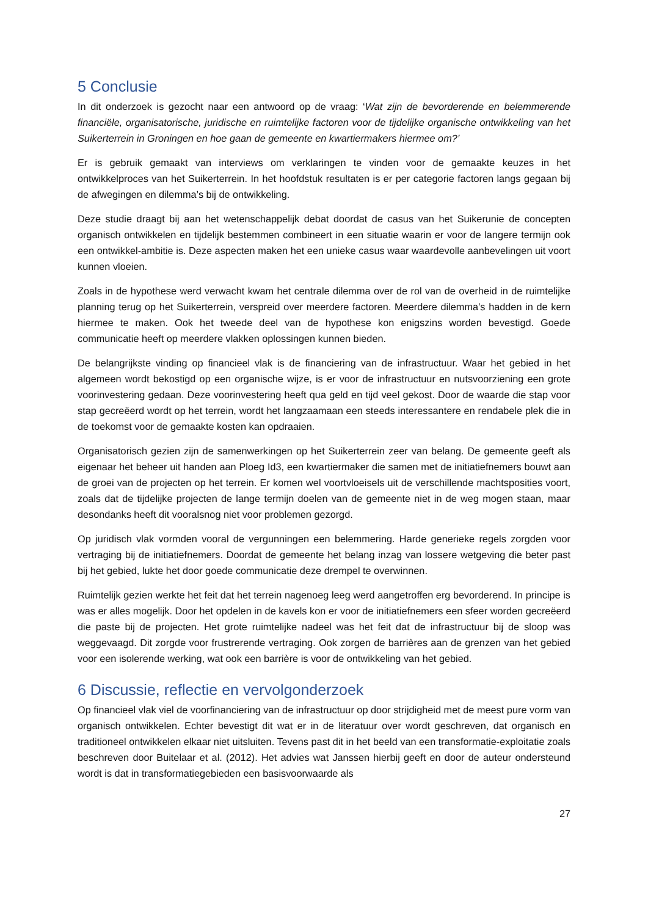5 Conclusie
In dit onderzoek is gezocht naar een antwoord op de vraag: ‘Wat zijn de bevorderende en belemmerende financiële, organisatorische, juridische en ruimtelijke factoren voor de tijdelijke organische ontwikkeling van het Suikerterrein in Groningen en hoe gaan de gemeente en kwartiermakers hiermee om?’
Er is gebruik gemaakt van interviews om verklaringen te vinden voor de gemaakte keuzes in het ontwikkelproces van het Suikerterrein. In het hoofdstuk resultaten is er per categorie factoren langs gegaan bij de afwegingen en dilemma’s bij de ontwikkeling.
Deze studie draagt bij aan het wetenschappelijk debat doordat de casus van het Suikerunie de concepten organisch ontwikkelen en tijdelijk bestemmen combineert in een situatie waarin er voor de langere termijn ook een ontwikkel-ambitie is. Deze aspecten maken het een unieke casus waar waardevolle aanbevelingen uit voort kunnen vloeien.
Zoals in de hypothese werd verwacht kwam het centrale dilemma over de rol van de overheid in de ruimtelijke planning terug op het Suikerterrein, verspreid over meerdere factoren. Meerdere dilemma’s hadden in de kern hiermee te maken. Ook het tweede deel van de hypothese kon enigszins worden bevestigd. Goede communicatie heeft op meerdere vlakken oplossingen kunnen bieden.
De belangrijkste vinding op financieel vlak is de financiering van de infrastructuur. Waar het gebied in het algemeen wordt bekostigd op een organische wijze, is er voor de infrastructuur en nutsvoorziening een grote voorinvestering gedaan. Deze voorinvestering heeft qua geld en tijd veel gekost. Door de waarde die stap voor stap gecreëerd wordt op het terrein, wordt het langzaamaan een steeds interessantere en rendabele plek die in de toekomst voor de gemaakte kosten kan opdraaien.
Organisatorisch gezien zijn de samenwerkingen op het Suikerterrein zeer van belang. De gemeente geeft als eigenaar het beheer uit handen aan Ploeg Id3, een kwartiermaker die samen met de initiatiefnemers bouwt aan de groei van de projecten op het terrein. Er komen wel voortvloeisels uit de verschillende machtsposities voort, zoals dat de tijdelijke projecten de lange termijn doelen van de gemeente niet in de weg mogen staan, maar desondanks heeft dit vooralsnog niet voor problemen gezorgd.
Op juridisch vlak vormden vooral de vergunningen een belemmering. Harde generieke regels zorgden voor vertraging bij de initiatiefnemers. Doordat de gemeente het belang inzag van lossere wetgeving die beter past bij het gebied, lukte het door goede communicatie deze drempel te overwinnen.
Ruimtelijk gezien werkte het feit dat het terrein nagenoeg leeg werd aangetroffen erg bevorderend. In principe is was er alles mogelijk. Door het opdelen in de kavels kon er voor de initiatiefnemers een sfeer worden gecreëerd die paste bij de projecten. Het grote ruimtelijke nadeel was het feit dat de infrastructuur bij de sloop was weggevaagd. Dit zorgde voor frustrerende vertraging. Ook zorgen de barrières aan de grenzen van het gebied voor een isolerende werking, wat ook een barrière is voor de ontwikkeling van het gebied.
6 Discussie, reflectie en vervolgonderzoek
Op financieel vlak viel de voorfinanciering van de infrastructuur op door strijdigheid met de meest pure vorm van organisch ontwikkelen. Echter bevestigt dit wat er in de literatuur over wordt geschreven, dat organisch en traditioneel ontwikkelen elkaar niet uitsluiten. Tevens past dit in het beeld van een transformatie-exploitatie zoals beschreven door Buitelaar et al. (2012). Het advies wat Janssen hierbij geeft en door de auteur ondersteund wordt is dat in transformatiegebieden een basisvoorwaarde als
27